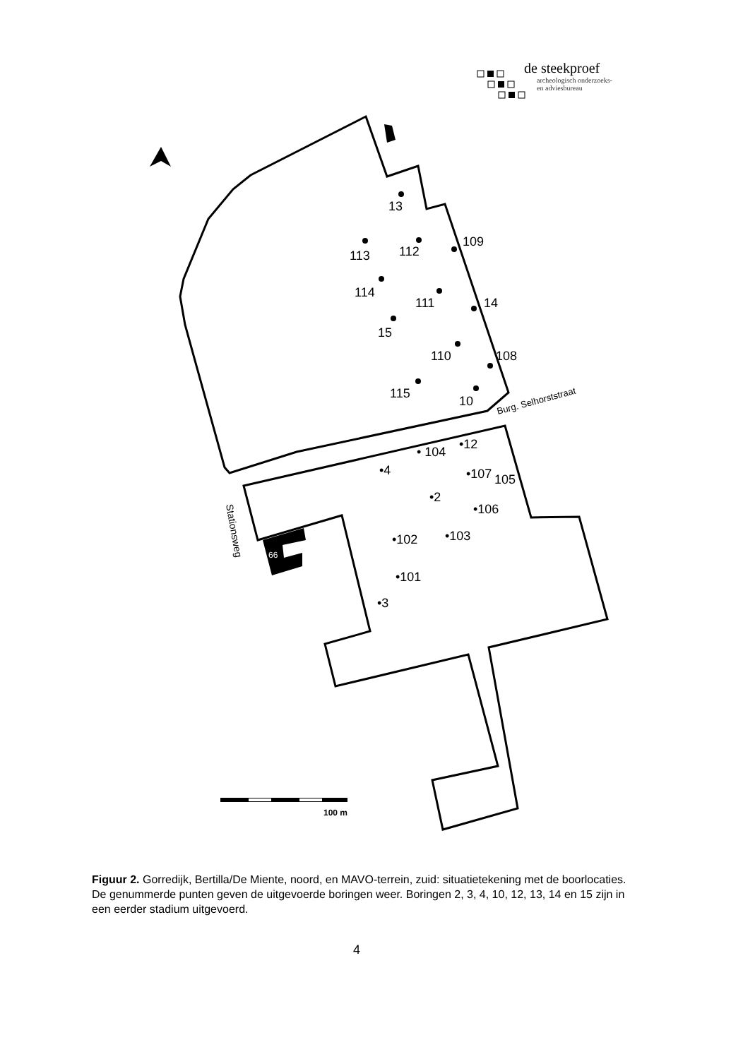de steekproef
archeologisch onderzoeks-
en adviesbureau
66
13
113
112
109
114
111
14
15
110
108
115
10
Burg. Selhorststraat
• 104
•12
•4
•107
105
•2
•106
•102
•103
•101
•3
Stationsweg
100 m
Figuur 2. Gorredijk, Bertilla/De Miente, noord, en MAVO-terrein, zuid: situatietekening met de boorlocaties. De genummerde punten geven de uitgevoerde boringen weer. Boringen 2, 3, 4, 10, 12, 13, 14 en 15 zijn in een eerder stadium uitgevoerd.
4